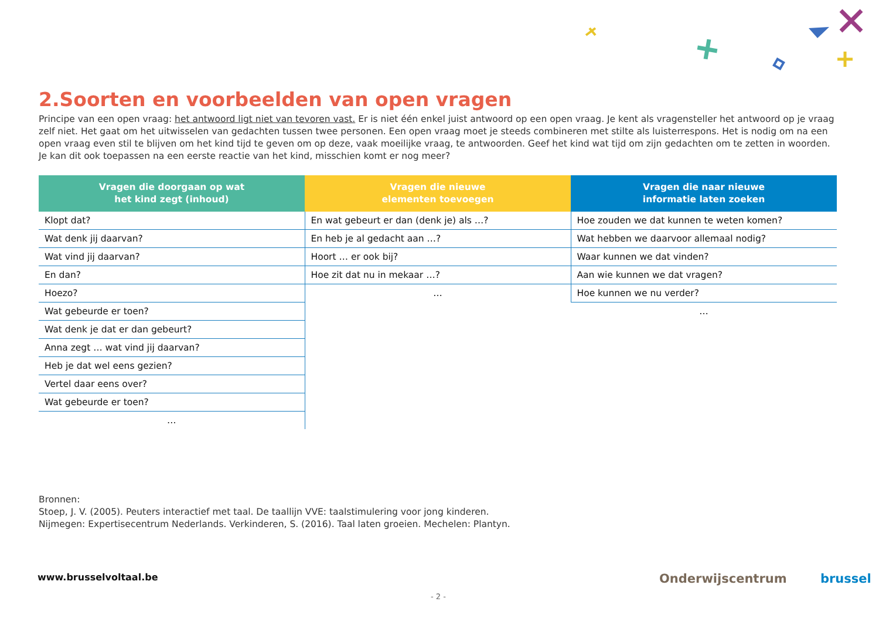2.Soorten en voorbeelden van open vragen
Principe van een open vraag: het antwoord ligt niet van tevoren vast. Er is niet één enkel juist antwoord op een open vraag. Je kent als vragensteller het antwoord op je vraag zelf niet. Het gaat om het uitwisselen van gedachten tussen twee personen. Een open vraag moet je steeds combineren met stilte als luisterrespons. Het is nodig om na een open vraag even stil te blijven om het kind tijd te geven om op deze, vaak moeilijke vraag, te antwoorden. Geef het kind wat tijd om zijn gedachten om te zetten in woorden. Je kan dit ook toepassen na een eerste reactie van het kind, misschien komt er nog meer?
| Vragen die doorgaan op wat het kind zegt (inhoud) | Vragen die nieuwe elementen toevoegen | Vragen die naar nieuwe informatie laten zoeken |
| --- | --- | --- |
| Klopt dat? | En wat gebeurt er dan (denk je) als …? | Hoe zouden we dat kunnen te weten komen? |
| Wat denk jij daarvan? | En heb je al gedacht aan …? | Wat hebben we daarvoor allemaal nodig? |
| Wat vind jij daarvan? | Hoort … er ook bij? | Waar kunnen we dat vinden? |
| En dan? | Hoe zit dat nu in mekaar …? | Aan wie kunnen we dat vragen? |
| Hoezo? | … | Hoe kunnen we nu verder? |
| Wat gebeurde er toen? | | … |
| Wat denk je dat er dan gebeurt? | | |
| Anna zegt … wat vind jij daarvan? | | |
| Heb je dat wel eens gezien? | | |
| Vertel daar eens over? | | |
| Wat gebeurde er toen? | | |
| … | | |
Bronnen:
Stoep, J. V. (2005). Peuters interactief met taal. De taallijn VVE: taalstimulering voor jong kinderen.
Nijmegen: Expertisecentrum Nederlands. Verkinderen, S. (2016). Taal laten groeien. Mechelen: Plantyn.
www.brusselvoltaal.be Onderwijscentrum brussel
- 2 -